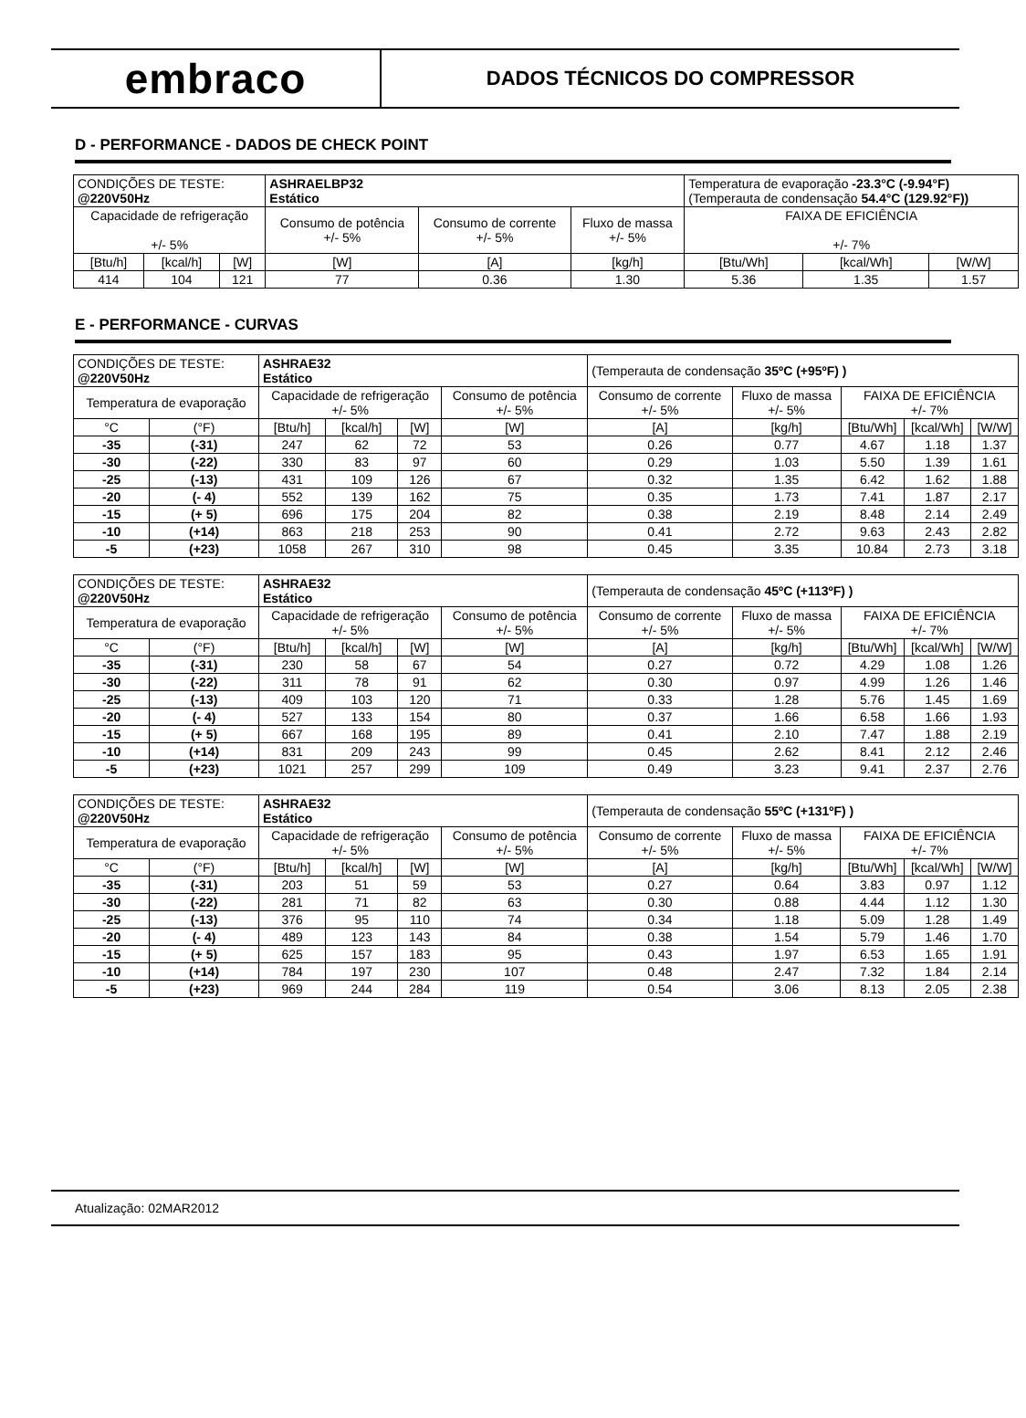embraco
DADOS TÉCNICOS DO COMPRESSOR
D - PERFORMANCE - DADOS DE CHECK POINT
| CONDIÇÕES DE TESTE: @220V50Hz | | | ASHRAELBP32 Estático | | | Temperatura de evaporação -23.3°C (-9.94°F) (Temperauta de condensação 54.4°C (129.92°F)) | | |
| Capacidade de refrigeração +/- 5% | | | Consumo de potência +/- 5% | Consumo de corrente +/- 5% | Fluxo de massa +/- 5% | FAIXA DE EFICIÊNCIA +/- 7% | | |
| [Btu/h] | [kcal/h] | [W] | [W] | [A] | [kg/h] | [Btu/Wh] | [kcal/Wh] | [W/W] |
| 414 | 104 | 121 | 77 | 0.36 | 1.30 | 5.36 | 1.35 | 1.57 |
E - PERFORMANCE - CURVAS
| CONDIÇÕES DE TESTE: @220V50Hz | | ASHRAE32 Estático | | | | (Temperauta de condensação 35ºC (+95ºF) ) | | | | |
| Temperatura de evaporação | | Capacidade de refrigeração +/- 5% | | | Consumo de potência +/- 5% | Consumo de corrente +/- 5% | Fluxo de massa +/- 5% | FAIXA DE EFICIÊNCIA +/- 7% | | |
| °C | (°F) | [Btu/h] | [kcal/h] | [W] | [W] | [A] | [kg/h] | [Btu/Wh] | [kcal/Wh] | [W/W] |
| -35 | (-31) | 247 | 62 | 72 | 53 | 0.26 | 0.77 | 4.67 | 1.18 | 1.37 |
| -30 | (-22) | 330 | 83 | 97 | 60 | 0.29 | 1.03 | 5.50 | 1.39 | 1.61 |
| -25 | (-13) | 431 | 109 | 126 | 67 | 0.32 | 1.35 | 6.42 | 1.62 | 1.88 |
| -20 | (- 4) | 552 | 139 | 162 | 75 | 0.35 | 1.73 | 7.41 | 1.87 | 2.17 |
| -15 | (+ 5) | 696 | 175 | 204 | 82 | 0.38 | 2.19 | 8.48 | 2.14 | 2.49 |
| -10 | (+14) | 863 | 218 | 253 | 90 | 0.41 | 2.72 | 9.63 | 2.43 | 2.82 |
| -5 | (+23) | 1058 | 267 | 310 | 98 | 0.45 | 3.35 | 10.84 | 2.73 | 3.18 |
| CONDIÇÕES DE TESTE: @220V50Hz | | ASHRAE32 Estático | | | | (Temperauta de condensação 45ºC (+113ºF) ) | | | | |
| Temperatura de evaporação | | Capacidade de refrigeração +/- 5% | | | Consumo de potência +/- 5% | Consumo de corrente +/- 5% | Fluxo de massa +/- 5% | FAIXA DE EFICIÊNCIA +/- 7% | | |
| °C | (°F) | [Btu/h] | [kcal/h] | [W] | [W] | [A] | [kg/h] | [Btu/Wh] | [kcal/Wh] | [W/W] |
| -35 | (-31) | 230 | 58 | 67 | 54 | 0.27 | 0.72 | 4.29 | 1.08 | 1.26 |
| -30 | (-22) | 311 | 78 | 91 | 62 | 0.30 | 0.97 | 4.99 | 1.26 | 1.46 |
| -25 | (-13) | 409 | 103 | 120 | 71 | 0.33 | 1.28 | 5.76 | 1.45 | 1.69 |
| -20 | (- 4) | 527 | 133 | 154 | 80 | 0.37 | 1.66 | 6.58 | 1.66 | 1.93 |
| -15 | (+ 5) | 667 | 168 | 195 | 89 | 0.41 | 2.10 | 7.47 | 1.88 | 2.19 |
| -10 | (+14) | 831 | 209 | 243 | 99 | 0.45 | 2.62 | 8.41 | 2.12 | 2.46 |
| -5 | (+23) | 1021 | 257 | 299 | 109 | 0.49 | 3.23 | 9.41 | 2.37 | 2.76 |
| CONDIÇÕES DE TESTE: @220V50Hz | | ASHRAE32 Estático | | | | (Temperauta de condensação 55ºC (+131ºF) ) | | | | |
| Temperatura de evaporação | | Capacidade de refrigeração +/- 5% | | | Consumo de potência +/- 5% | Consumo de corrente +/- 5% | Fluxo de massa +/- 5% | FAIXA DE EFICIÊNCIA +/- 7% | | |
| °C | (°F) | [Btu/h] | [kcal/h] | [W] | [W] | [A] | [kg/h] | [Btu/Wh] | [kcal/Wh] | [W/W] |
| -35 | (-31) | 203 | 51 | 59 | 53 | 0.27 | 0.64 | 3.83 | 0.97 | 1.12 |
| -30 | (-22) | 281 | 71 | 82 | 63 | 0.30 | 0.88 | 4.44 | 1.12 | 1.30 |
| -25 | (-13) | 376 | 95 | 110 | 74 | 0.34 | 1.18 | 5.09 | 1.28 | 1.49 |
| -20 | (- 4) | 489 | 123 | 143 | 84 | 0.38 | 1.54 | 5.79 | 1.46 | 1.70 |
| -15 | (+ 5) | 625 | 157 | 183 | 95 | 0.43 | 1.97 | 6.53 | 1.65 | 1.91 |
| -10 | (+14) | 784 | 197 | 230 | 107 | 0.48 | 2.47 | 7.32 | 1.84 | 2.14 |
| -5 | (+23) | 969 | 244 | 284 | 119 | 0.54 | 3.06 | 8.13 | 2.05 | 2.38 |
Atualização: 02MAR2012